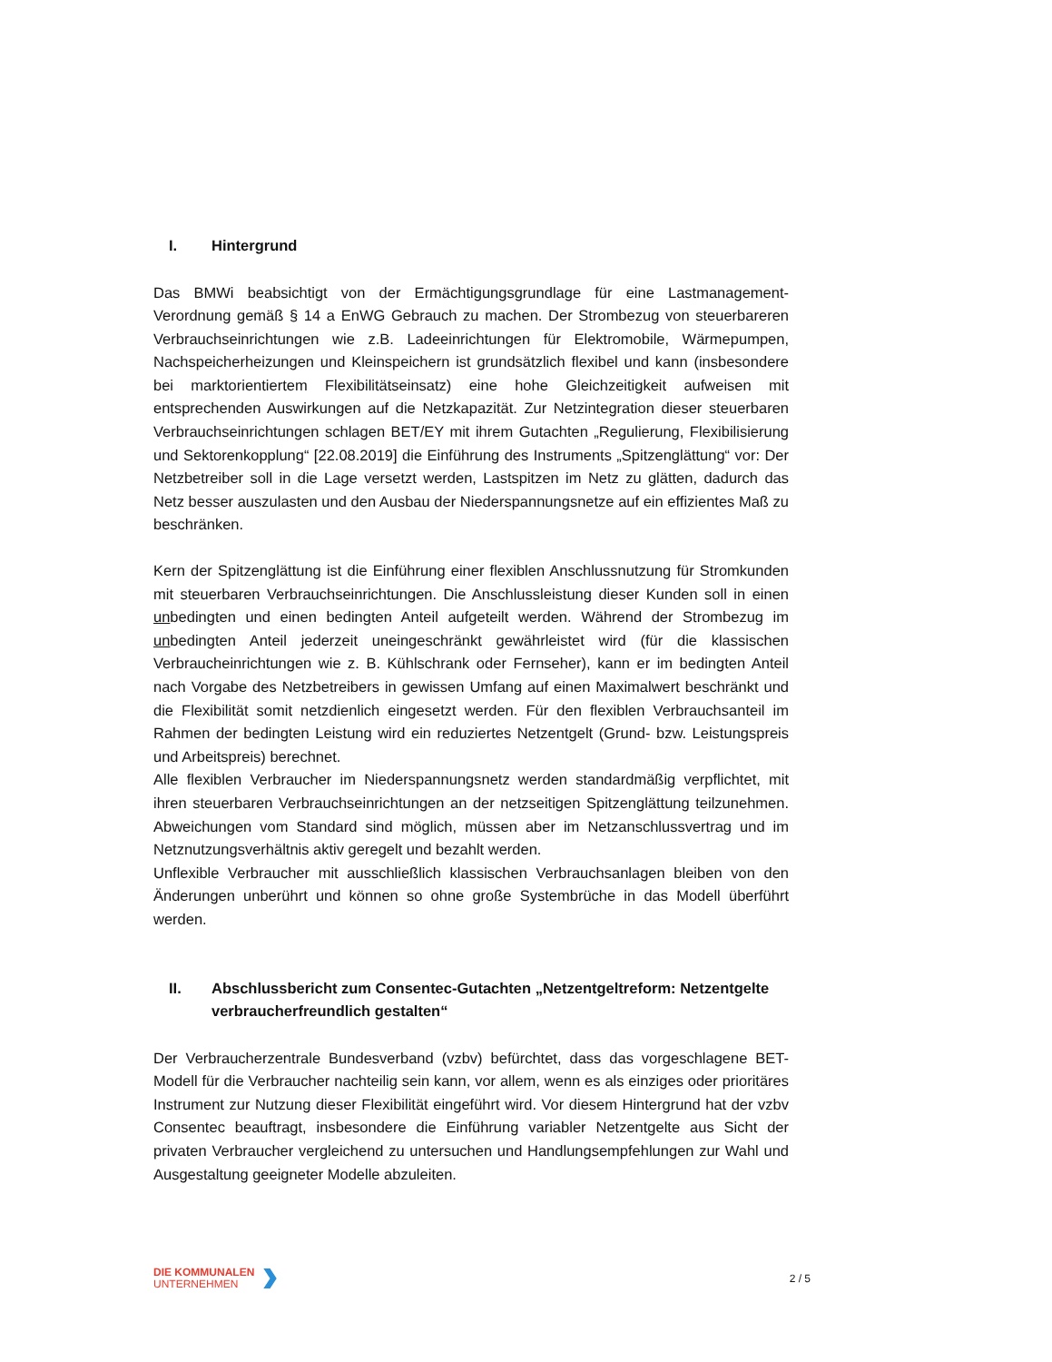I. Hintergrund
Das BMWi beabsichtigt von der Ermächtigungsgrundlage für eine Lastmanagement-Verordnung gemäß § 14 a EnWG Gebrauch zu machen. Der Strombezug von steuerbareren Verbrauchseinrichtungen wie z.B. Ladeeinrichtungen für Elektromobile, Wärmepumpen, Nachspeicherheizungen und Kleinspeichern ist grundsätzlich flexibel und kann (insbesondere bei marktorientiertem Flexibilitätseinsatz) eine hohe Gleichzeitigkeit aufweisen mit entsprechenden Auswirkungen auf die Netzkapazität. Zur Netzintegration dieser steuerbaren Verbrauchseinrichtungen schlagen BET/EY mit ihrem Gutachten „Regulierung, Flexibilisierung und Sektorenkopplung“ [22.08.2019] die Einführung des Instruments „Spitzenglättung“ vor: Der Netzbetreiber soll in die Lage versetzt werden, Lastspitzen im Netz zu glätten, dadurch das Netz besser auszulasten und den Ausbau der Niederspannungsnetze auf ein effizientes Maß zu beschränken.
Kern der Spitzenglättung ist die Einführung einer flexiblen Anschlussnutzung für Stromkunden mit steuerbaren Verbrauchseinrichtungen. Die Anschlussleistung dieser Kunden soll in einen unbedingten und einen bedingten Anteil aufgeteilt werden. Während der Strombezug im unbedingten Anteil jederzeit uneingeschränkt gewährleistet wird (für die klassischen Verbraucheinrichtungen wie z. B. Kühlschrank oder Fernseher), kann er im bedingten Anteil nach Vorgabe des Netzbetreibers in gewissen Umfang auf einen Maximalwert beschränkt und die Flexibilität somit netzdienlich eingesetzt werden. Für den flexiblen Verbrauchsanteil im Rahmen der bedingten Leistung wird ein reduziertes Netzentgelt (Grund- bzw. Leistungspreis und Arbeitspreis) berechnet.
Alle flexiblen Verbraucher im Niederspannungsnetz werden standardmäßig verpflichtet, mit ihren steuerbaren Verbrauchseinrichtungen an der netzseitigen Spitzenglättung teilzunehmen. Abweichungen vom Standard sind möglich, müssen aber im Netzanschlussvertrag und im Netznutzungsverhältnis aktiv geregelt und bezahlt werden.
Unflexible Verbraucher mit ausschließlich klassischen Verbrauchsanlagen bleiben von den Änderungen unberührt und können so ohne große Systembrüche in das Modell überführt werden.
II. Abschlussbericht zum Consentec-Gutachten „Netzentgeltreform: Netzentgelte verbraucherfreundlich gestalten“
Der Verbraucherzentrale Bundesverband (vzbv) befürchtet, dass das vorgeschlagene BET-Modell für die Verbraucher nachteilig sein kann, vor allem, wenn es als einziges oder prioritäres Instrument zur Nutzung dieser Flexibilität eingeführt wird. Vor diesem Hintergrund hat der vzbv Consentec beauftragt, insbesondere die Einführung variabler Netzentgelte aus Sicht der privaten Verbraucher vergleichend zu untersuchen und Handlungsempfehlungen zur Wahl und Ausgestaltung geeigneter Modelle abzuleiten.
DIE KOMMUNALEN
UNTERNEHMEN
2 / 5